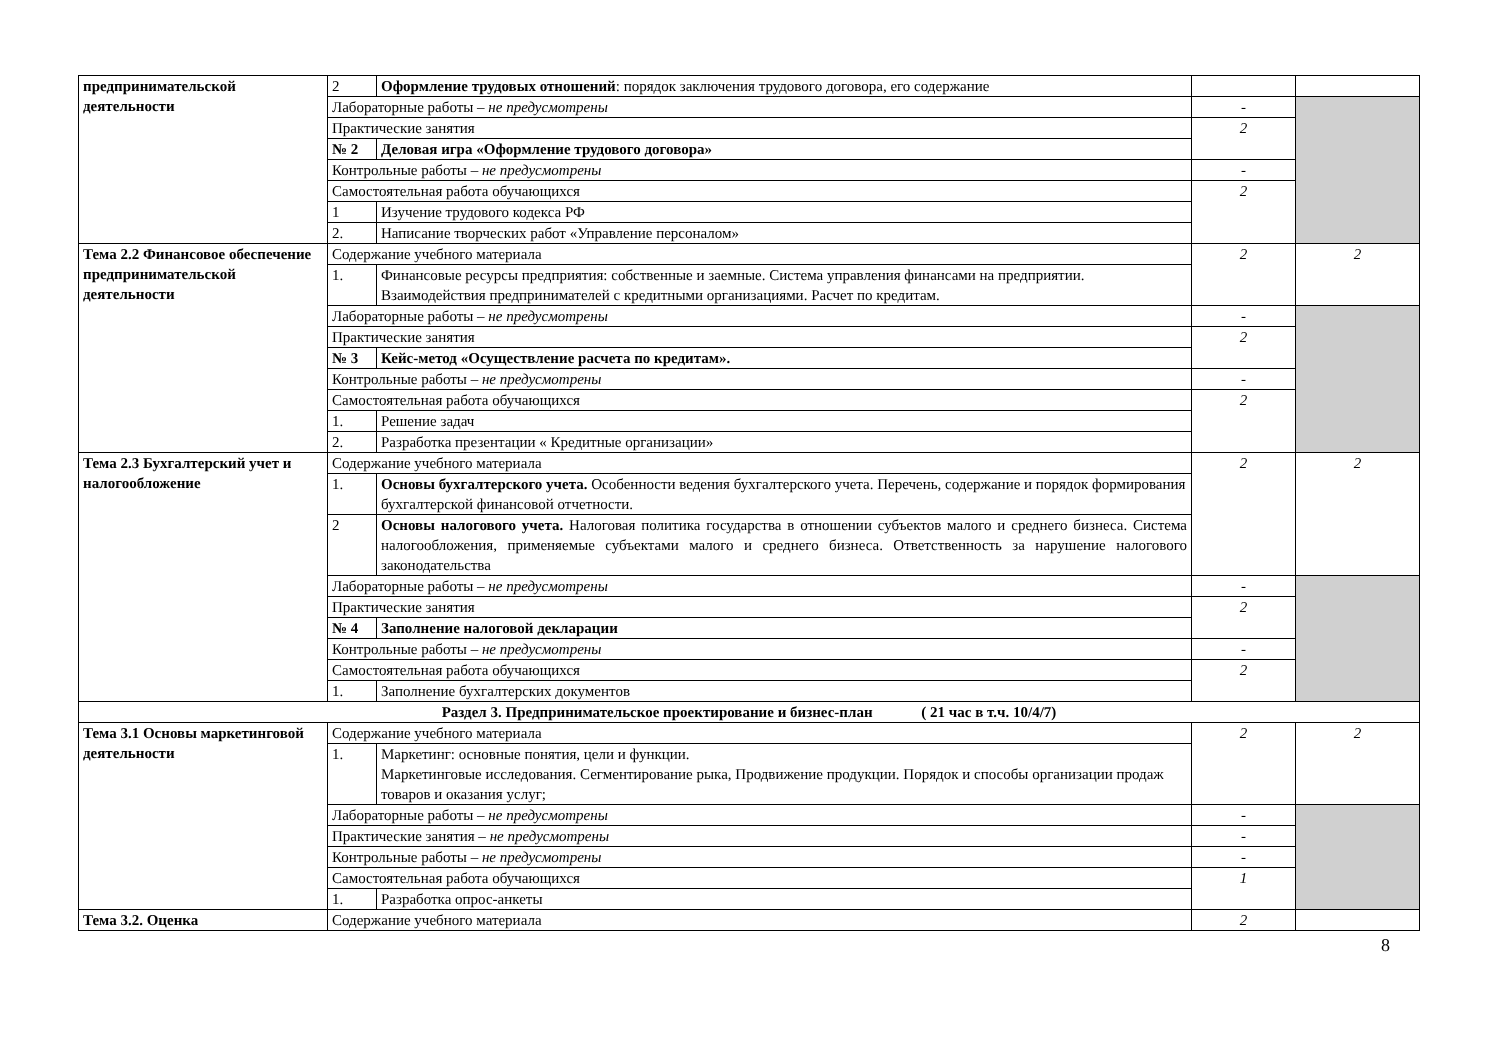| предпринимательской деятельности | 2 | Оформление трудовых отношений : порядок заключения трудового договора, его содержание | | |
| | Лабораторные работы – не предусмотрены | | - | |
| | Практические занятия | | 2 | |
| | № 2 | Деловая игра «Оформление трудового договора» | | |
| | Контрольные работы – не предусмотрены | | - | |
| | Самостоятельная работа обучающихся | | 2 | |
| | 1 | Изучение трудового кодекса РФ | | |
| | 2. | Написание творческих работ «Управление персоналом» | | |
| Тема 2.2 Финансовое обеспечение предпринимательской деятельности | Содержание учебного материала | | 2 | 2 |
| | 1. | Финансовые ресурсы предприятия: собственные и заемные. Система управления финансами на предприятии. Взаимодействия предпринимателей с кредитными организациями. Расчет по кредитам. | | |
| | Лабораторные работы – не предусмотрены | | - | |
| | Практические занятия | | 2 | |
| | № 3 | Кейс-метод «Осуществление расчета по кредитам». | | |
| | Контрольные работы – не предусмотрены | | - | |
| | Самостоятельная работа обучающихся | | 2 | |
| | 1. | Решение задач | | |
| | 2. | Разработка презентации « Кредитные организации» | | |
| Тема 2.3 Бухгалтерский учет и налогообложение | Содержание учебного материала | | 2 | 2 |
| | 1. | Основы бухгалтерского учета. Особенности ведения бухгалтерского учета. Перечень, содержание и порядок формирования бухгалтерской финансовой отчетности. | | |
| | 2 | Основы налогового учета. Налоговая политика государства в отношении субъектов малого и среднего бизнеса. Система налогообложения, применяемые субъектами малого и среднего бизнеса. Ответственность за нарушение налогового законодательства | | |
| | Лабораторные работы – не предусмотрены | | - | |
| | Практические занятия | | 2 | |
| | № 4 | Заполнение налоговой декларации | | |
| | Контрольные работы – не предусмотрены | | - | |
| | Самостоятельная работа обучающихся | | 2 | |
| | 1. | Заполнение бухгалтерских документов | | |
| Раздел 3. Предпринимательское проектирование и бизнес-план ( 21 час в т.ч. 10/4/7) | | | | |
| Тема 3.1 Основы маркетинговой деятельности | Содержание учебного материала | | 2 | 2 |
| | 1. | Маркетинг: основные понятия, цели и функции. Маркетинговые исследования. Сегментирование рыка, Продвижение продукции. Порядок и способы организации продаж товаров и оказания услуг; | | |
| | Лабораторные работы – не предусмотрены | | - | |
| | Практические занятия – не предусмотрены | | - | |
| | Контрольные работы – не предусмотрены | | - | |
| | Самостоятельная работа обучающихся | | 1 | |
| | 1. | Разработка опрос-анкеты | | |
| Тема 3.2. Оценка | Содержание учебного материала | | 2 | |
8